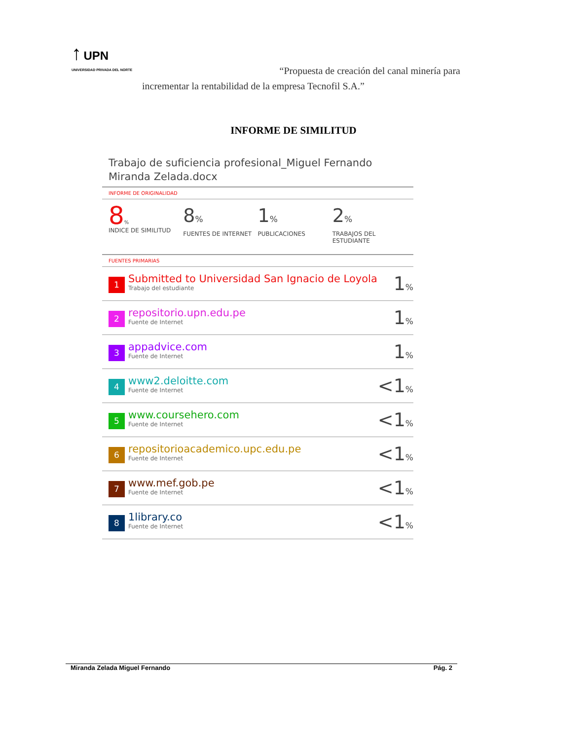↑ UPN
UNIVERSIDAD PRIVADA DEL NORTE
“Propuesta de creación del canal minería para
incrementar la rentabilidad de la empresa Tecnofil S.A.”
INFORME DE SIMILITUD
Trabajo de suficiencia profesional_Miguel Fernando Miranda Zelada.docx
INFORME DE ORIGINALIDAD
8%
INDICE DE SIMILITUD
8%
FUENTES DE INTERNET
1%
PUBLICACIONES
2%
TRABAJOS DEL ESTUDIANTE
FUENTES PRIMARIAS
| 1 | Submitted to Universidad San Ignacio de Loyola Trabajo del estudiante | 1 % |
| 2 | repositorio.upn.edu.pe Fuente de Internet | 1 % |
| 3 | appadvice.com Fuente de Internet | 1 % |
| 4 | www2.deloitte.com Fuente de Internet | <1 % |
| 5 | www.coursehero.com Fuente de Internet | <1 % |
| 6 | repositorioacademico.upc.edu.pe Fuente de Internet | <1 % |
| 7 | www.mef.gob.pe Fuente de Internet | <1 % |
| 8 | 1library.co Fuente de Internet | <1 % |
Miranda Zelada Miguel Fernando Pág. 2